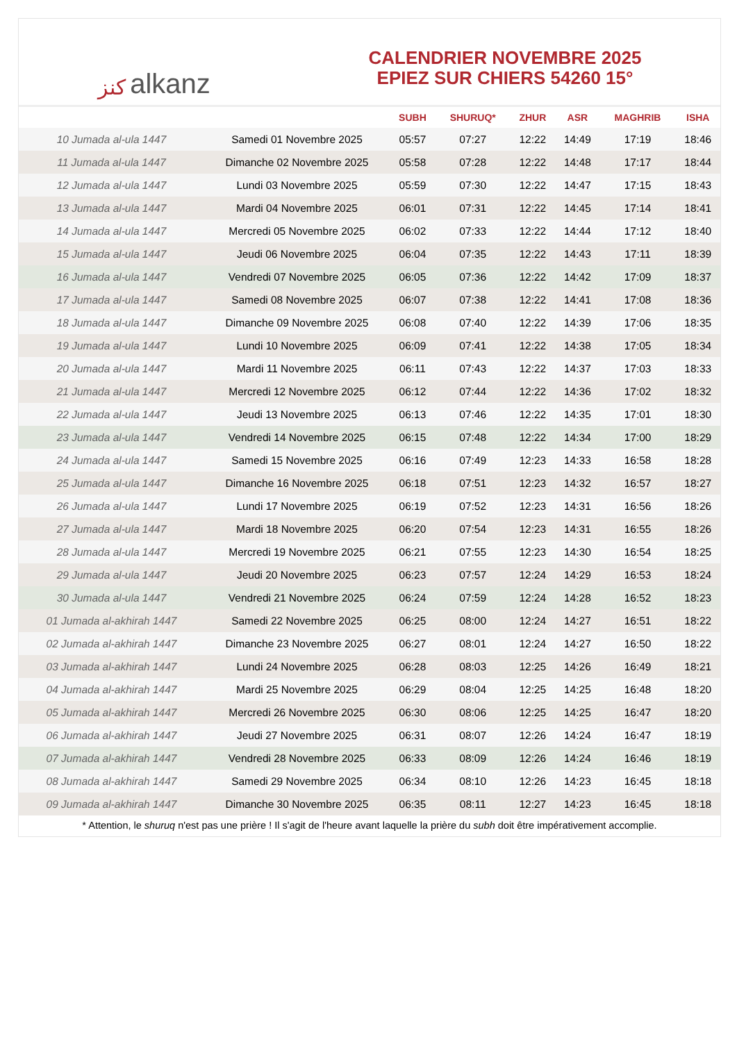ﻛﻨﺰ alkanz
CALENDRIER NOVEMBRE 2025
EPIEZ SUR CHIERS 54260 15°
| | | SUBH | SHURUQ* | ZHUR | ASR | MAGHRIB | ISHA |
| --- | --- | --- | --- | --- | --- | --- | --- |
| 10 Jumada al-ula 1447 | Samedi 01 Novembre 2025 | 05:57 | 07:27 | 12:22 | 14:49 | 17:19 | 18:46 |
| 11 Jumada al-ula 1447 | Dimanche 02 Novembre 2025 | 05:58 | 07:28 | 12:22 | 14:48 | 17:17 | 18:44 |
| 12 Jumada al-ula 1447 | Lundi 03 Novembre 2025 | 05:59 | 07:30 | 12:22 | 14:47 | 17:15 | 18:43 |
| 13 Jumada al-ula 1447 | Mardi 04 Novembre 2025 | 06:01 | 07:31 | 12:22 | 14:45 | 17:14 | 18:41 |
| 14 Jumada al-ula 1447 | Mercredi 05 Novembre 2025 | 06:02 | 07:33 | 12:22 | 14:44 | 17:12 | 18:40 |
| 15 Jumada al-ula 1447 | Jeudi 06 Novembre 2025 | 06:04 | 07:35 | 12:22 | 14:43 | 17:11 | 18:39 |
| 16 Jumada al-ula 1447 | Vendredi 07 Novembre 2025 | 06:05 | 07:36 | 12:22 | 14:42 | 17:09 | 18:37 |
| 17 Jumada al-ula 1447 | Samedi 08 Novembre 2025 | 06:07 | 07:38 | 12:22 | 14:41 | 17:08 | 18:36 |
| 18 Jumada al-ula 1447 | Dimanche 09 Novembre 2025 | 06:08 | 07:40 | 12:22 | 14:39 | 17:06 | 18:35 |
| 19 Jumada al-ula 1447 | Lundi 10 Novembre 2025 | 06:09 | 07:41 | 12:22 | 14:38 | 17:05 | 18:34 |
| 20 Jumada al-ula 1447 | Mardi 11 Novembre 2025 | 06:11 | 07:43 | 12:22 | 14:37 | 17:03 | 18:33 |
| 21 Jumada al-ula 1447 | Mercredi 12 Novembre 2025 | 06:12 | 07:44 | 12:22 | 14:36 | 17:02 | 18:32 |
| 22 Jumada al-ula 1447 | Jeudi 13 Novembre 2025 | 06:13 | 07:46 | 12:22 | 14:35 | 17:01 | 18:30 |
| 23 Jumada al-ula 1447 | Vendredi 14 Novembre 2025 | 06:15 | 07:48 | 12:22 | 14:34 | 17:00 | 18:29 |
| 24 Jumada al-ula 1447 | Samedi 15 Novembre 2025 | 06:16 | 07:49 | 12:23 | 14:33 | 16:58 | 18:28 |
| 25 Jumada al-ula 1447 | Dimanche 16 Novembre 2025 | 06:18 | 07:51 | 12:23 | 14:32 | 16:57 | 18:27 |
| 26 Jumada al-ula 1447 | Lundi 17 Novembre 2025 | 06:19 | 07:52 | 12:23 | 14:31 | 16:56 | 18:26 |
| 27 Jumada al-ula 1447 | Mardi 18 Novembre 2025 | 06:20 | 07:54 | 12:23 | 14:31 | 16:55 | 18:26 |
| 28 Jumada al-ula 1447 | Mercredi 19 Novembre 2025 | 06:21 | 07:55 | 12:23 | 14:30 | 16:54 | 18:25 |
| 29 Jumada al-ula 1447 | Jeudi 20 Novembre 2025 | 06:23 | 07:57 | 12:24 | 14:29 | 16:53 | 18:24 |
| 30 Jumada al-ula 1447 | Vendredi 21 Novembre 2025 | 06:24 | 07:59 | 12:24 | 14:28 | 16:52 | 18:23 |
| 01 Jumada al-akhirah 1447 | Samedi 22 Novembre 2025 | 06:25 | 08:00 | 12:24 | 14:27 | 16:51 | 18:22 |
| 02 Jumada al-akhirah 1447 | Dimanche 23 Novembre 2025 | 06:27 | 08:01 | 12:24 | 14:27 | 16:50 | 18:22 |
| 03 Jumada al-akhirah 1447 | Lundi 24 Novembre 2025 | 06:28 | 08:03 | 12:25 | 14:26 | 16:49 | 18:21 |
| 04 Jumada al-akhirah 1447 | Mardi 25 Novembre 2025 | 06:29 | 08:04 | 12:25 | 14:25 | 16:48 | 18:20 |
| 05 Jumada al-akhirah 1447 | Mercredi 26 Novembre 2025 | 06:30 | 08:06 | 12:25 | 14:25 | 16:47 | 18:20 |
| 06 Jumada al-akhirah 1447 | Jeudi 27 Novembre 2025 | 06:31 | 08:07 | 12:26 | 14:24 | 16:47 | 18:19 |
| 07 Jumada al-akhirah 1447 | Vendredi 28 Novembre 2025 | 06:33 | 08:09 | 12:26 | 14:24 | 16:46 | 18:19 |
| 08 Jumada al-akhirah 1447 | Samedi 29 Novembre 2025 | 06:34 | 08:10 | 12:26 | 14:23 | 16:45 | 18:18 |
| 09 Jumada al-akhirah 1447 | Dimanche 30 Novembre 2025 | 06:35 | 08:11 | 12:27 | 14:23 | 16:45 | 18:18 |
* Attention, le shuruq n'est pas une prière ! Il s'agit de l'heure avant laquelle la prière du subh doit être impérativement accomplie.